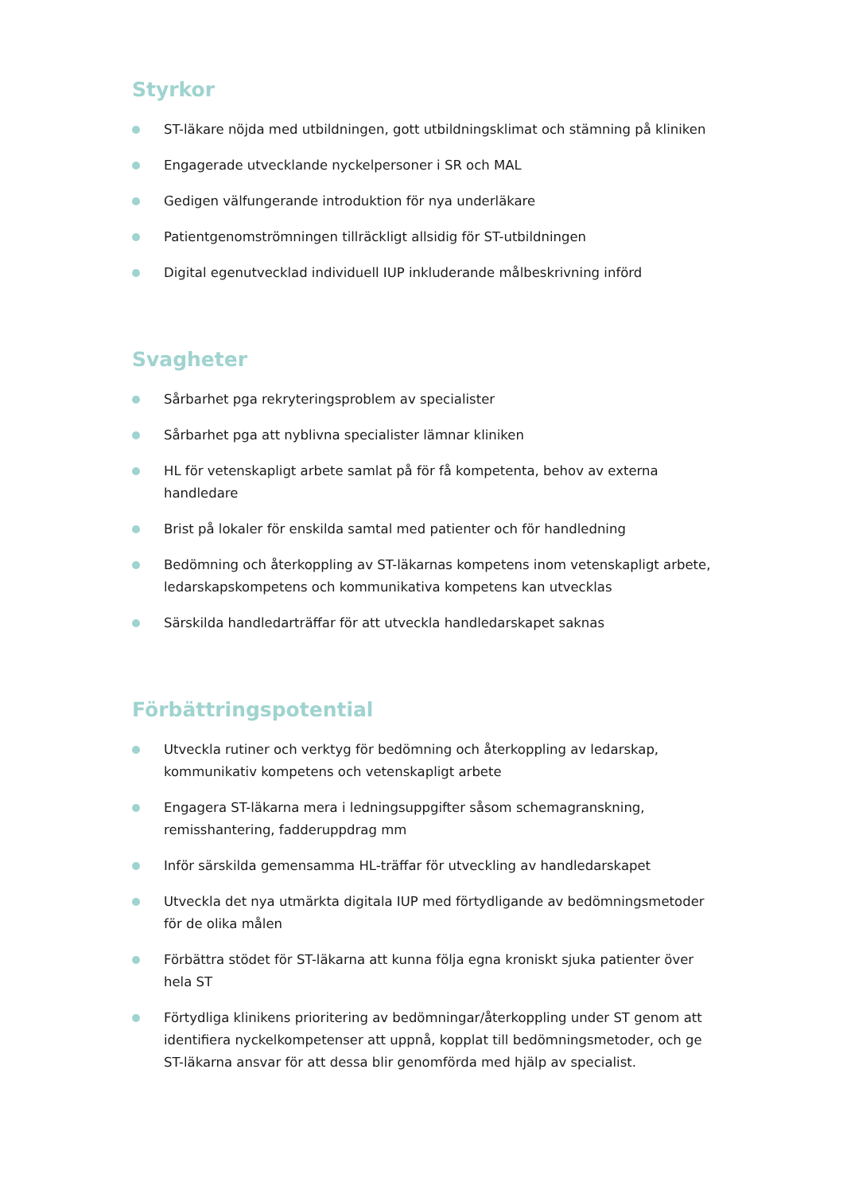Styrkor
ST-läkare nöjda med utbildningen, gott utbildningsklimat och stämning på kliniken
Engagerade utvecklande nyckelpersoner i SR och MAL
Gedigen välfungerande introduktion för nya underläkare
Patientgenomströmningen tillräckligt allsidig för ST-utbildningen
Digital egenutvecklad individuell IUP inkluderande målbeskrivning införd
Svagheter
Sårbarhet pga rekryteringsproblem av specialister
Sårbarhet pga att nyblivna specialister lämnar kliniken
HL för vetenskapligt arbete samlat på för få kompetenta, behov av externa handledare
Brist på lokaler för enskilda samtal med patienter och för handledning
Bedömning och återkoppling av ST-läkarnas kompetens inom vetenskapligt arbete, ledarskapskompetens och kommunikativa kompetens kan utvecklas
Särskilda handledarträffar för att utveckla handledarskapet saknas
Förbättringspotential
Utveckla rutiner och verktyg för bedömning och återkoppling av ledarskap, kommunikativ kompetens och vetenskapligt arbete
Engagera ST-läkarna mera i ledningsuppgifter såsom schemagranskning, remisshantering, fadderuppdrag mm
Inför särskilda gemensamma HL-träffar för utveckling av handledarskapet
Utveckla det nya utmärkta digitala IUP med förtydligande av bedömningsmetoder för de olika målen
Förbättra stödet för ST-läkarna att kunna följa egna kroniskt sjuka patienter över hela ST
Förtydliga klinikens prioritering av bedömningar/återkoppling under ST genom att identifiera nyckelkompetenser att uppnå, kopplat till bedömningsmetoder, och ge ST-läkarna ansvar för att dessa blir genomförda med hjälp av specialist.